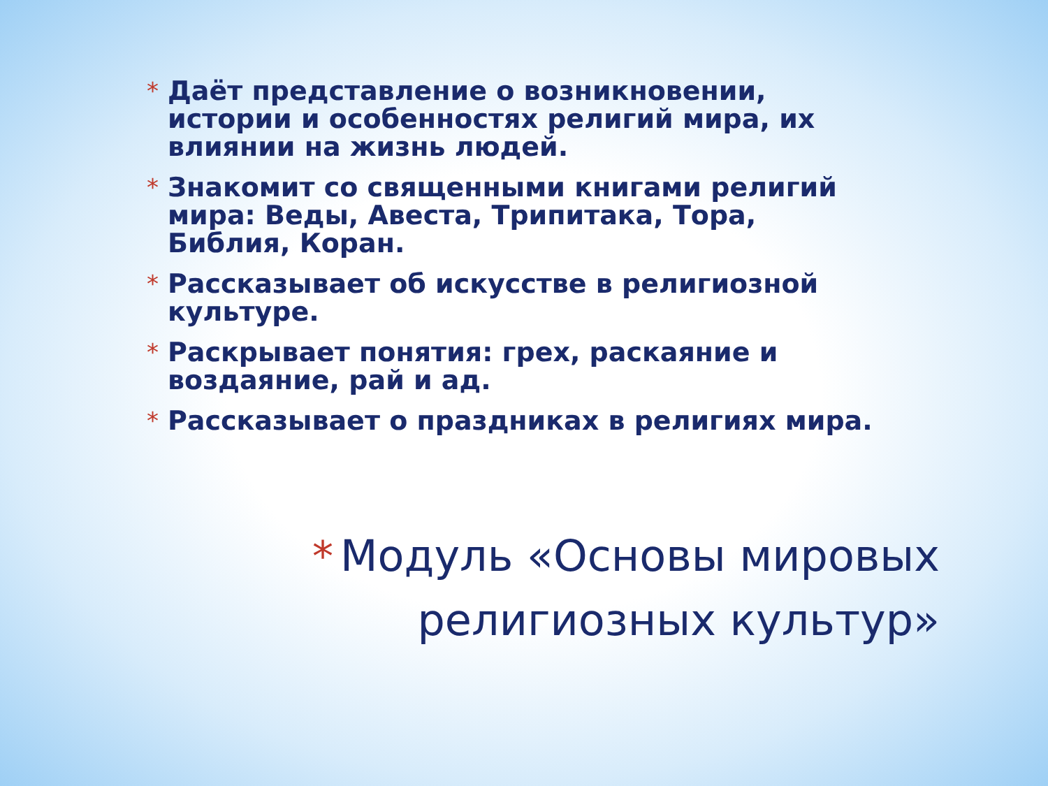* Даёт представление о возникновении, истории и особенностях религий мира, их влиянии на жизнь людей.
* Знакомит со священными книгами религий мира: Веды, Авеста, Трипитака, Тора, Библия, Коран.
* Рассказывает об искусстве в религиозной культуре.
* Раскрывает понятия: грех, раскаяние и воздаяние, рай и ад.
* Рассказывает о праздниках в религиях мира.
* Модуль «Основы мировых
религиозных культур»